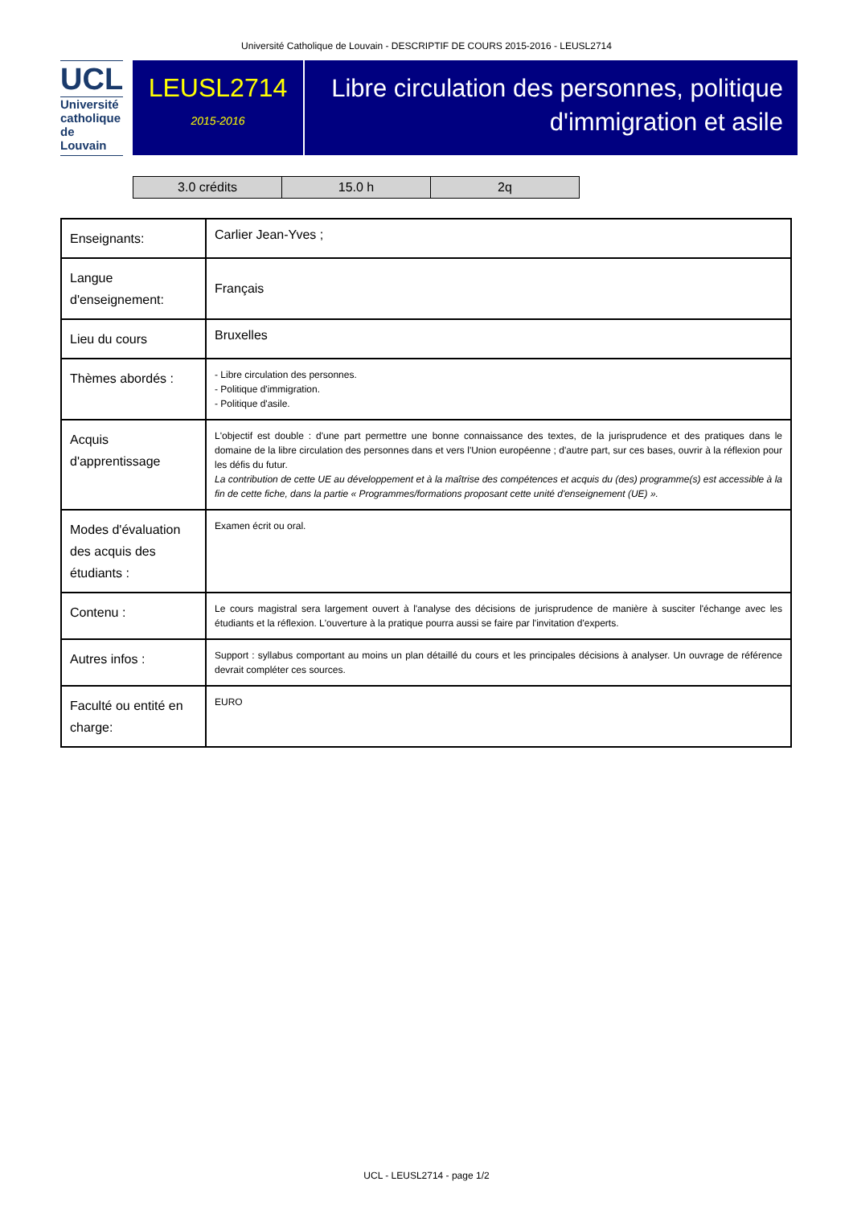Université Catholique de Louvain - DESCRIPTIF DE COURS 2015-2016 - LEUSL2714
UCL
Université
catholique
de Louvain
LEUSL2714
2015-2016
Libre circulation des personnes, politique d'immigration et asile
| 3.0 crédits | 15.0 h | 2q |
| Enseignants: | Carlier Jean-Yves ; |
| Langue d'enseignement: | Français |
| Lieu du cours | Bruxelles |
| Thèmes abordés : | - Libre circulation des personnes. - Politique d'immigration. - Politique d'asile. |
| Acquis d'apprentissage | L'objectif est double : d'une part permettre une bonne connaissance des textes, de la jurisprudence et des pratiques dans le domaine de la libre circulation des personnes dans et vers l'Union européenne ; d'autre part, sur ces bases, ouvrir à la réflexion pour les défis du futur. La contribution de cette UE au développement et à la maîtrise des compétences et acquis du (des) programme(s) est accessible à la fin de cette fiche, dans la partie « Programmes/formations proposant cette unité d'enseignement (UE) ». |
| Modes d'évaluation des acquis des étudiants : | Examen écrit ou oral. |
| Contenu : | Le cours magistral sera largement ouvert à l'analyse des décisions de jurisprudence de manière à susciter l'échange avec les étudiants et la réflexion. L'ouverture à la pratique pourra aussi se faire par l'invitation d'experts. |
| Autres infos : | Support : syllabus comportant au moins un plan détaillé du cours et les principales décisions à analyser. Un ouvrage de référence devrait compléter ces sources. |
| Faculté ou entité en charge: | EURO |
UCL - LEUSL2714 - page 1/2